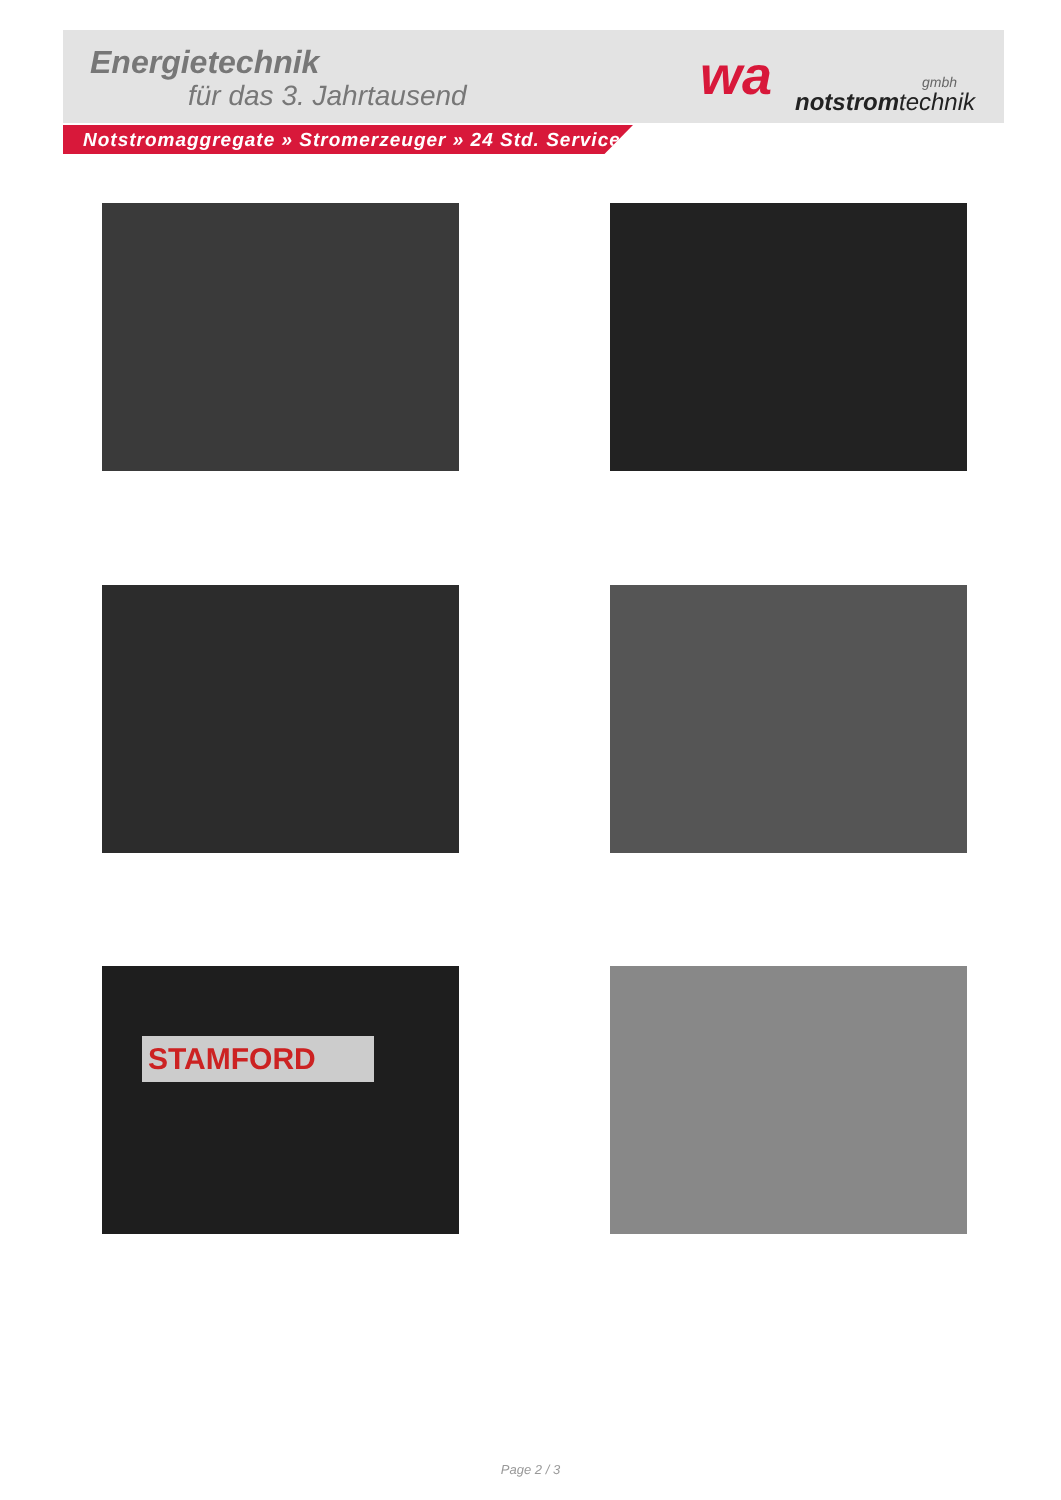Energietechnik
für das 3. Jahrtausend wa gmbh
notstromtechnik
Notstromaggregate » Stromerzeuger » 24 Std. Service
STAMFORD
Page 2 / 3